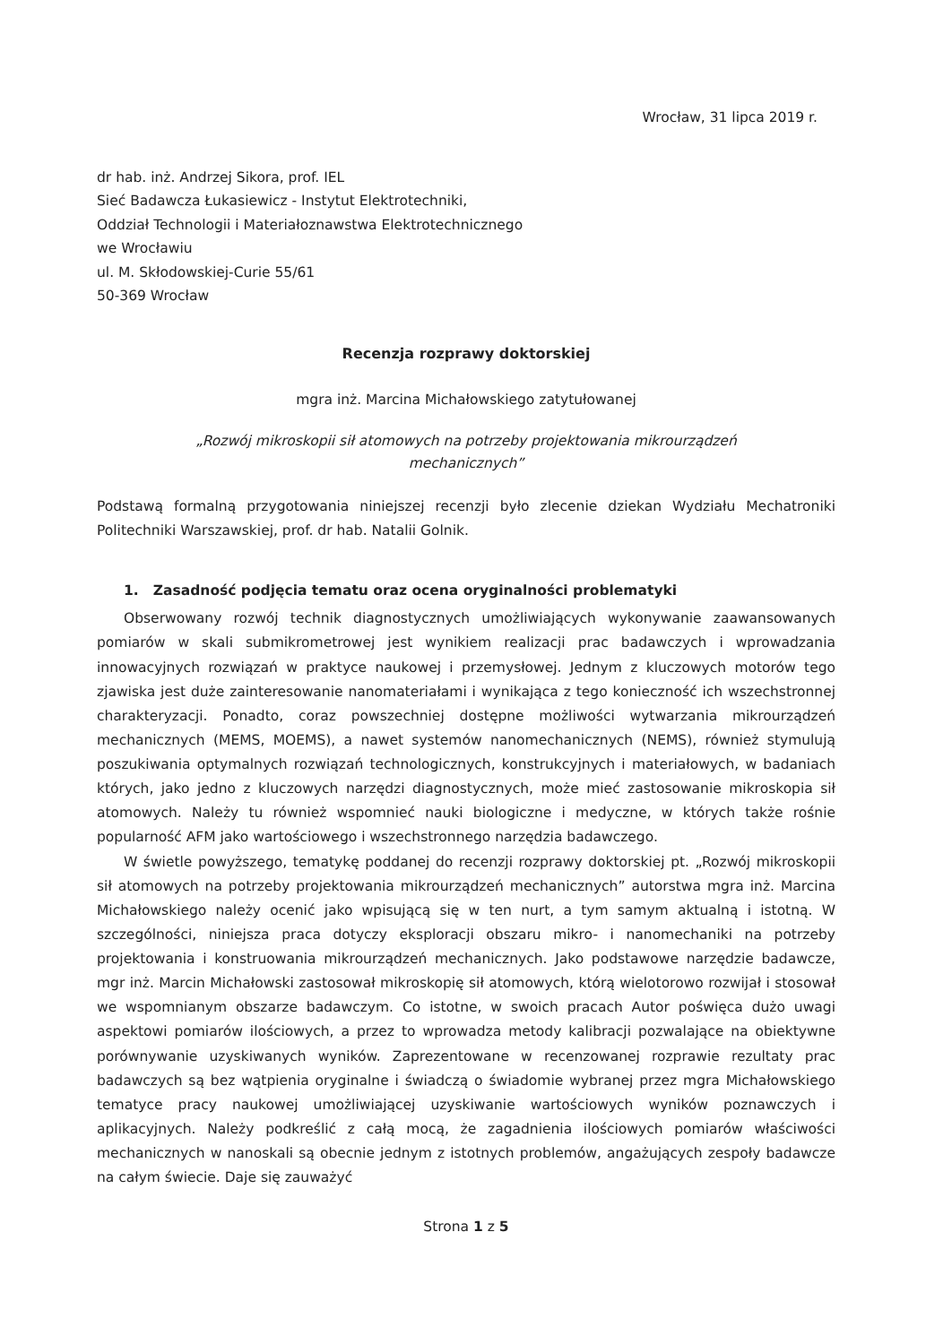Wrocław, 31 lipca 2019 r.
dr hab. inż. Andrzej Sikora, prof. IEL
Sieć Badawcza Łukasiewicz - Instytut Elektrotechniki,
Oddział Technologii i Materiałoznawstwa Elektrotechnicznego
we Wrocławiu
ul. M. Skłodowskiej-Curie 55/61
50-369 Wrocław
Recenzja rozprawy doktorskiej
mgra inż. Marcina Michałowskiego zatytułowanej
„Rozwój mikroskopii sił atomowych na potrzeby projektowania mikrourządzeń
mechanicznych”
Podstawą formalną przygotowania niniejszej recenzji było zlecenie dziekan Wydziału Mechatroniki Politechniki Warszawskiej, prof. dr hab. Natalii Golnik.
1. Zasadność podjęcia tematu oraz ocena oryginalności problematyki
Obserwowany rozwój technik diagnostycznych umożliwiających wykonywanie zaawansowanych pomiarów w skali submikrometrowej jest wynikiem realizacji prac badawczych i wprowadzania innowacyjnych rozwiązań w praktyce naukowej i przemysłowej. Jednym z kluczowych motorów tego zjawiska jest duże zainteresowanie nanomateriałami i wynikająca z tego konieczność ich wszechstronnej charakteryzacji. Ponadto, coraz powszechniej dostępne możliwości wytwarzania mikrourządzeń mechanicznych (MEMS, MOEMS), a nawet systemów nanomechanicznych (NEMS), również stymulują poszukiwania optymalnych rozwiązań technologicznych, konstrukcyjnych i materiałowych, w badaniach których, jako jedno z kluczowych narzędzi diagnostycznych, może mieć zastosowanie mikroskopia sił atomowych. Należy tu również wspomnieć nauki biologiczne i medyczne, w których także rośnie popularność AFM jako wartościowego i wszechstronnego narzędzia badawczego.
W świetle powyższego, tematykę poddanej do recenzji rozprawy doktorskiej pt. „Rozwój mikroskopii sił atomowych na potrzeby projektowania mikrourządzeń mechanicznych” autorstwa mgra inż. Marcina Michałowskiego należy ocenić jako wpisującą się w ten nurt, a tym samym aktualną i istotną. W szczególności, niniejsza praca dotyczy eksploracji obszaru mikro- i nanomechaniki na potrzeby projektowania i konstruowania mikrourządzeń mechanicznych. Jako podstawowe narzędzie badawcze, mgr inż. Marcin Michałowski zastosował mikroskopię sił atomowych, którą wielotorowo rozwijał i stosował we wspomnianym obszarze badawczym. Co istotne, w swoich pracach Autor poświęca dużo uwagi aspektowi pomiarów ilościowych, a przez to wprowadza metody kalibracji pozwalające na obiektywne porównywanie uzyskiwanych wyników. Zaprezentowane w recenzowanej rozprawie rezultaty prac badawczych są bez wątpienia oryginalne i świadczą o świadomie wybranej przez mgra Michałowskiego tematyce pracy naukowej umożliwiającej uzyskiwanie wartościowych wyników poznawczych i aplikacyjnych. Należy podkreślić z całą mocą, że zagadnienia ilościowych pomiarów właściwości mechanicznych w nanoskali są obecnie jednym z istotnych problemów, angażujących zespoły badawcze na całym świecie. Daje się zauważyć
Strona 1 z 5